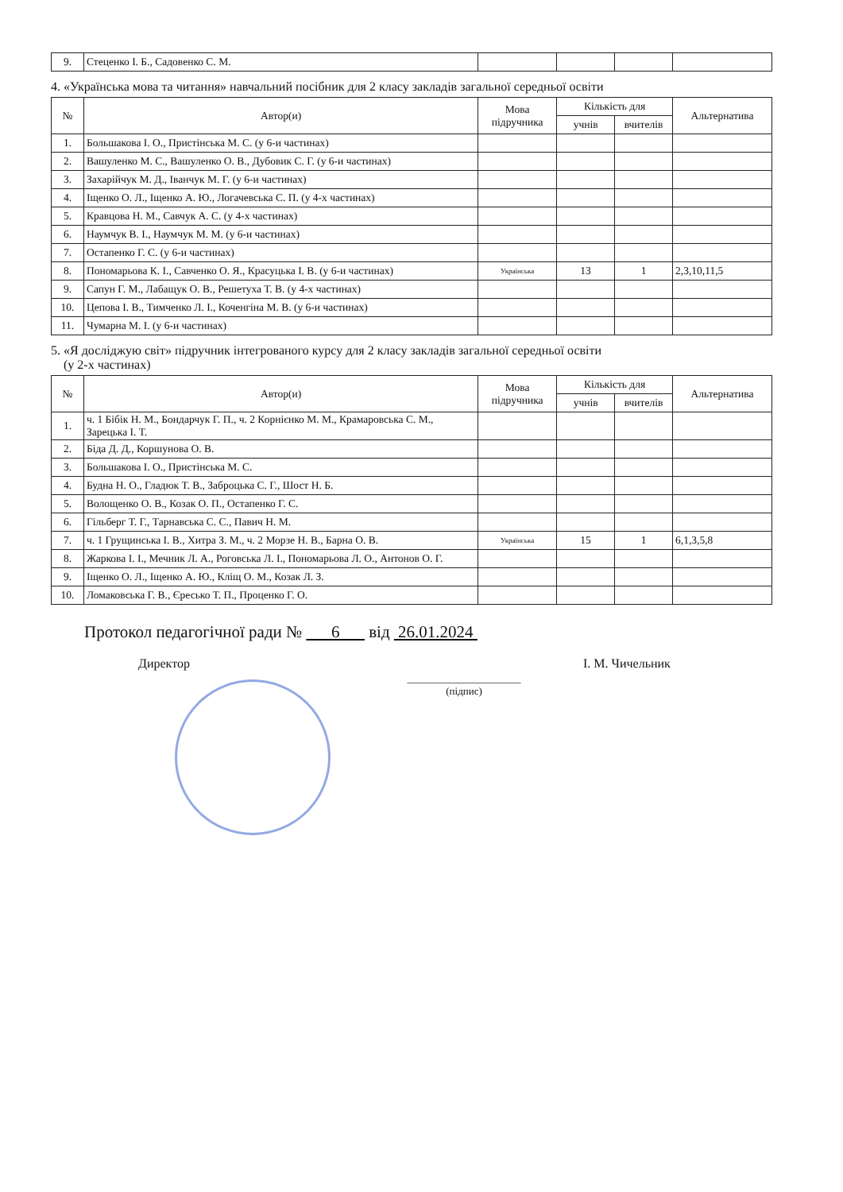| 9. | Стеценко І. Б., Садовенко С. М. | | | | |
4. «Українська мова та читання» навчальний посібник для 2 класу закладів загальної середньої освіти
| № | Автор(и) | Мова підручника | Кількість для | | Альтернатива |
| --- | --- | --- | --- | --- | --- |
| | | | учнів | вчителів | |
| 1. | Большакова І. О., Пристінська М. С. (у 6-и частинах) | | | | |
| 2. | Вашуленко М. С., Вашуленко О. В., Дубовик С. Г. (у 6-и частинах) | | | | |
| 3. | Захарійчук М. Д., Іванчук М. Г. (у 6-и частинах) | | | | |
| 4. | Іщенко О. Л., Іщенко А. Ю., Логачевська С. П. (у 4-х частинах) | | | | |
| 5. | Кравцова Н. М., Савчук А. С. (у 4-х частинах) | | | | |
| 6. | Наумчук В. І., Наумчук М. М. (у 6-и частинах) | | | | |
| 7. | Остапенко Г. С. (у 6-и частинах) | | | | |
| 8. | Пономарьова К. І., Савченко О. Я., Красуцька І. В. (у 6-и частинах) | Українська | 13 | 1 | 2,3,10,11,5 |
| 9. | Сапун Г. М., Лабащук О. В., Решетуха Т. В. (у 4-х частинах) | | | | |
| 10. | Цепова І. В., Тимченко Л. І., Коченгіна М. В. (у 6-и частинах) | | | | |
| 11. | Чумарна М. І. (у 6-и частинах) | | | | |
5. «Я досліджую світ» підручник інтегрованого курсу для 2 класу закладів загальної середньої освіти
(у 2-х частинах)
| № | Автор(и) | Мова підручника | Кількість для | | Альтернатива |
| --- | --- | --- | --- | --- | --- |
| | | | учнів | вчителів | |
| 1. | ч. 1 Бібік Н. М., Бондарчук Г. П., ч. 2 Корнієнко М. М., Крамаровська С. М., Зарецька І. Т. | | | | |
| 2. | Біда Д. Д., Коршунова О. В. | | | | |
| 3. | Большакова І. О., Пристінська М. С. | | | | |
| 4. | Будна Н. О., Гладюк Т. В., Заброцька С. Г., Шост Н. Б. | | | | |
| 5. | Волощенко О. В., Козак О. П., Остапенко Г. С. | | | | |
| 6. | Гільберг Т. Г., Тарнавська С. С., Павич Н. М. | | | | |
| 7. | ч. 1 Грущинська І. В., Хитра З. М., ч. 2 Морзе Н. В., Барна О. В. | Українська | 15 | 1 | 6,1,3,5,8 |
| 8. | Жаркова І. І., Мечник Л. А., Роговська Л. І., Пономарьова Л. О., Антонов О. Г. | | | | |
| 9. | Іщенко О. Л., Іщенко А. Ю., Кліщ О. М., Козак Л. З. | | | | |
| 10. | Ломаковська Г. В., Єресько Т. П., Проценко Г. О. | | | | |
Протокол педагогічної ради № 6 від 26.01.2024
Директор ______________________
(підпис) І. М. Чичельник